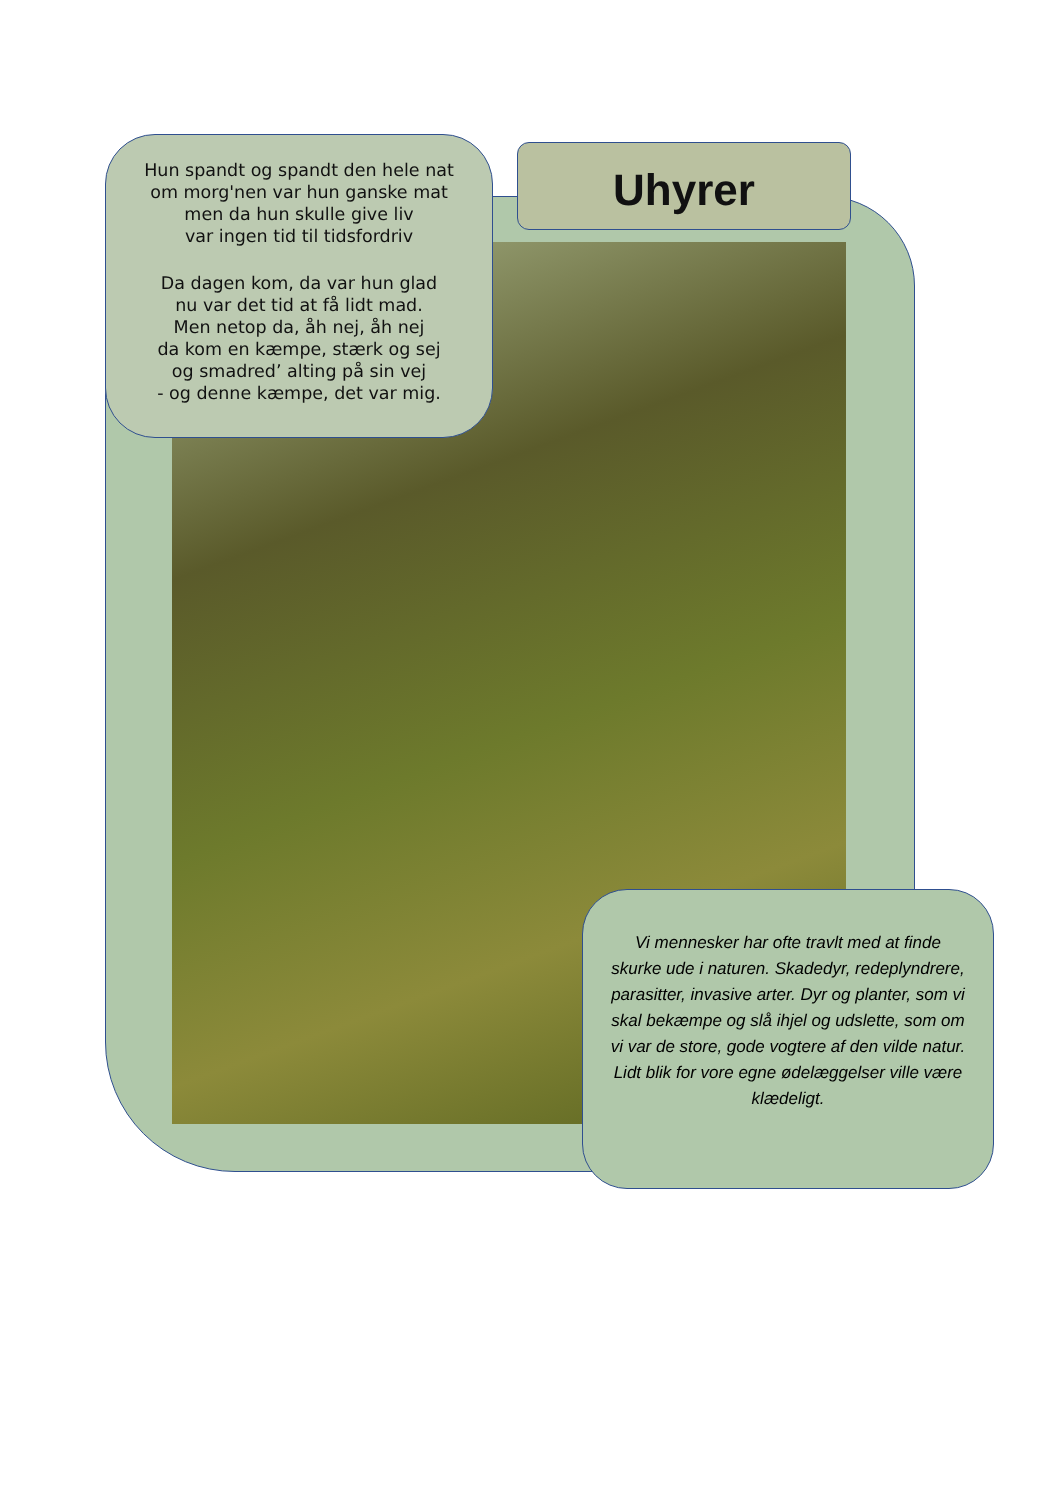Hun spandt og spandt den hele nat
om morg'nen var hun ganske mat
men da hun skulle give liv
var ingen tid til tidsfordriv
Da dagen kom, da var hun glad
nu var det tid at få lidt mad.
Men netop da, åh nej, åh nej
da kom en kæmpe, stærk og sej
og smadred’ alting på sin vej
- og denne kæmpe, det var mig.
Uhyrer
Vi mennesker har ofte travlt med at finde skurke ude i naturen. Skadedyr, redeplyndrere, parasitter, invasive arter. Dyr og planter, som vi skal bekæmpe og slå ihjel og udslette, som om vi var de store, gode vogtere af den vilde natur.
Lidt blik for vore egne ødelæggelser ville være klædeligt.